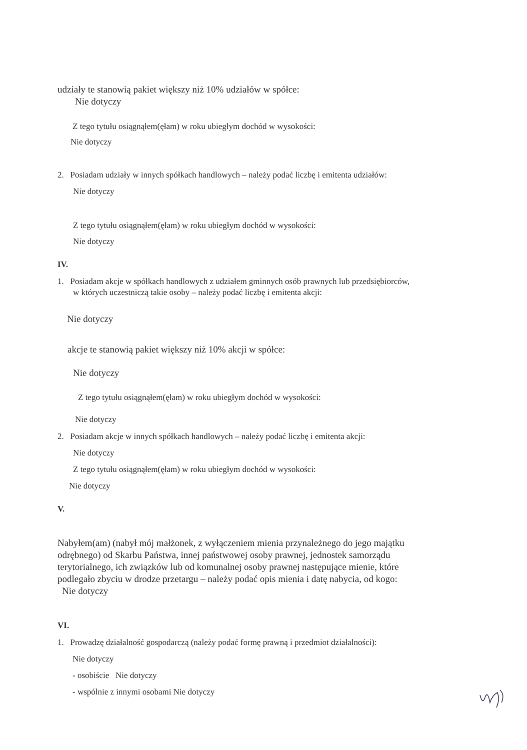udziały te stanowią pakiet większy niż 10% udziałów w spółce:
Nie dotyczy
Z tego tytułu osiągnąłem(ęłam) w roku ubiegłym dochód w wysokości:
Nie dotyczy
2. Posiadam udziały w innych spółkach handlowych – należy podać liczbę i emitenta udziałów:
Nie dotyczy
Z tego tytułu osiągnąłem(ęłam) w roku ubiegłym dochód w wysokości:
Nie dotyczy
IV.
1. Posiadam akcje w spółkach handlowych z udziałem gminnych osób prawnych lub przedsiębiorców,
w których uczestniczą takie osoby – należy podać liczbę i emitenta akcji:
Nie dotyczy
akcje te stanowią pakiet większy niż 10% akcji w spółce:
Nie dotyczy
Z tego tytułu osiągnąłem(ęłam) w roku ubiegłym dochód w wysokości:
Nie dotyczy
2. Posiadam akcje w innych spółkach handlowych – należy podać liczbę i emitenta akcji:
Nie dotyczy
Z tego tytułu osiągnąłem(ęłam) w roku ubiegłym dochód w wysokości:
Nie dotyczy
V.
Nabyłem(am) (nabył mój małżonek, z wyłączeniem mienia przynależnego do jego majątku
odrębnego) od Skarbu Państwa, innej państwowej osoby prawnej, jednostek samorządu
terytorialnego, ich związków lub od komunalnej osoby prawnej następujące mienie, które
podlegało zbyciu w drodze przetargu – należy podać opis mienia i datę nabycia, od kogo:
Nie dotyczy
VI.
1. Prowadzę działalność gospodarczą (należy podać formę prawną i przedmiot działalności):
Nie dotyczy
- osobiście Nie dotyczy
- wspólnie z innymi osobami Nie dotyczy